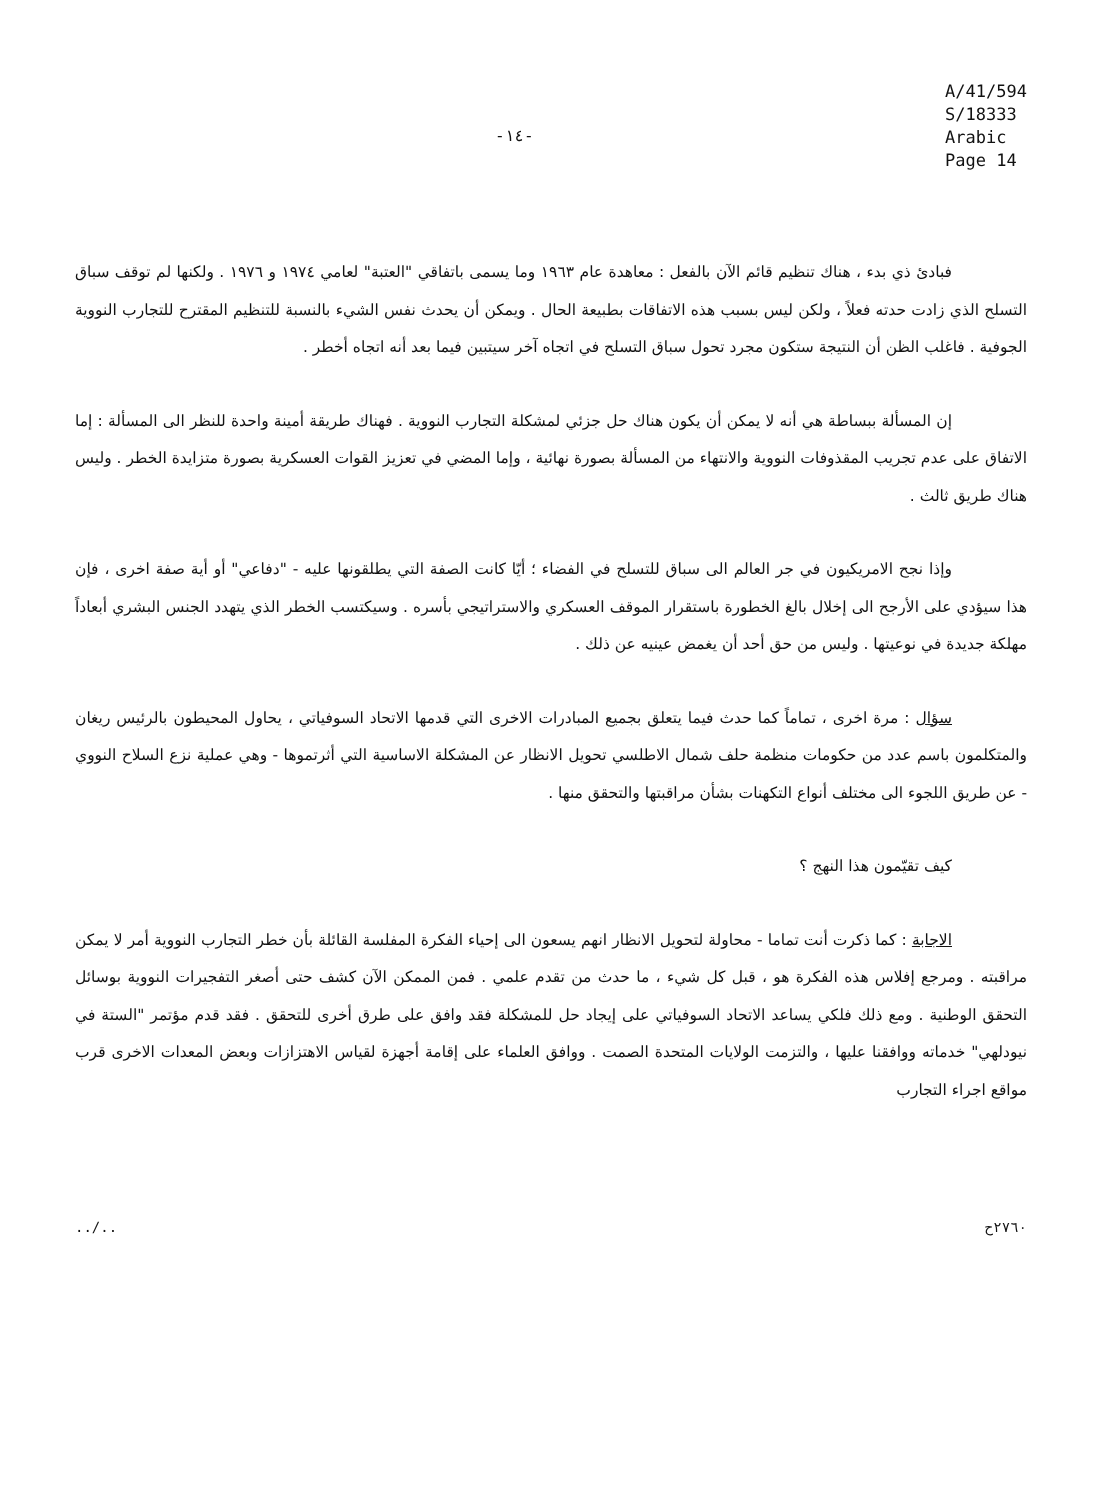-١٤-
A/41/594
S/18333
Arabic
Page 14
فبادئ ذي بدء ، هناك تنظيم قائم الآن بالفعل : معاهدة عام ١٩٦٣ وما يسمى باتفاقي "العتبة" لعامي ١٩٧٤ و ١٩٧٦ . ولكنها لم توقف سباق التسلح الذي زادت حدته فعلاً ، ولكن ليس بسبب هذه الاتفاقات بطبيعة الحال . ويمكن أن يحدث نفس الشيء بالنسبة للتنظيم المقترح للتجارب النووية الجوفية . فاغلب الظن أن النتيجة ستكون مجرد تحول سباق التسلح في اتجاه آخر سيتبين فيما بعد أنه اتجاه أخطر .
إن المسألة ببساطة هي أنه لا يمكن أن يكون هناك حل جزئي لمشكلة التجارب النووية . فهناك طريقة أمينة واحدة للنظر الى المسألة : إما الاتفاق على عدم تجريب المقذوفات النووية والانتهاء من المسألة بصورة نهائية ، وإما المضي في تعزيز القوات العسكرية بصورة متزايدة الخطر . وليس هناك طريق ثالث .
وإذا نجح الامريكيون في جر العالم الى سباق للتسلح في الفضاء ؛ أيّا كانت الصفة التي يطلقونها عليه - "دفاعي" أو أية صفة اخرى ، فإن هذا سيؤدي على الأرجح الى إخلال بالغ الخطورة باستقرار الموقف العسكري والاستراتيجي بأسره . وسيكتسب الخطر الذي يتهدد الجنس البشري أبعاداً مهلكة جديدة في نوعيتها . وليس من حق أحد أن يغمض عينيه عن ذلك .
سؤال : مرة اخرى ، تماماً كما حدث فيما يتعلق بجميع المبادرات الاخرى التي قدمها الاتحاد السوفياتي ، يحاول المحيطون بالرئيس ريغان والمتكلمون باسم عدد من حكومات منظمة حلف شمال الاطلسي تحويل الانظار عن المشكلة الاساسية التي أثرتموها - وهي عملية نزع السلاح النووي - عن طريق اللجوء الى مختلف أنواع التكهنات بشأن مراقبتها والتحقق منها .
كيف تقيّمون هذا النهج ؟
الاجابة : كما ذكرت أنت تماما - محاولة لتحويل الانظار انهم يسعون الى إحياء الفكرة المفلسة القائلة بأن خطر التجارب النووية أمر لا يمكن مراقبته . ومرجع إفلاس هذه الفكرة هو ، قبل كل شيء ، ما حدث من تقدم علمي . فمن الممكن الآن كشف حتى أصغر التفجيرات النووية بوسائل التحقق الوطنية . ومع ذلك فلكي يساعد الاتحاد السوفياتي على إيجاد حل للمشكلة فقد وافق على طرق أخرى للتحقق . فقد قدم مؤتمر "الستة في نيودلهي" خدماته ووافقنا عليها ، والتزمت الولايات المتحدة الصمت . ووافق العلماء على إقامة أجهزة لقياس الاهتزازات وبعض المعدات الاخرى قرب مواقع اجراء التجارب
../.. ٢٧٦٠ح